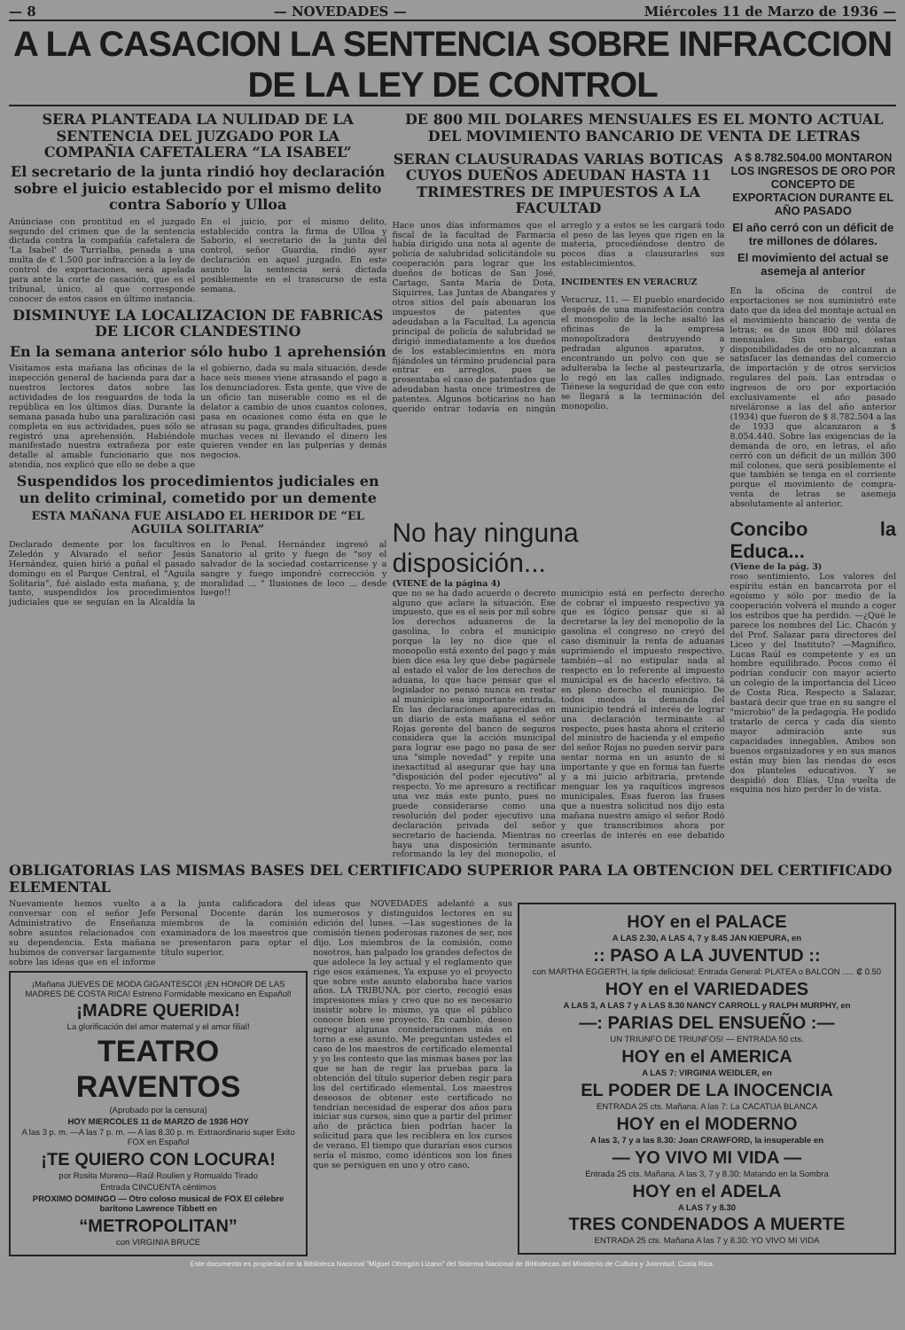— 8 — NOVEDADES — Miércoles 11 de Marzo de 1936 —
A LA CASACION LA SENTENCIA SOBRE INFRACCION DE LA LEY DE CONTROL
SERA PLANTEADA LA NULIDAD DE LA SENTENCIA DEL JUZGADO POR LA COMPAÑIA CAFETALERA “LA ISABEL”
El secretario de la junta rindió hoy declaración sobre el juicio establecido por el mismo delito contra Saborío y Ulloa
Anúnciase con prontitud en el juzgado segundo del crimen que de la sentencia dictada contra la compañía cafetalera de 'La Isabel' de Turrialba, penada a una multa de ₡ 1.500 por infracción a la ley de control de exportaciones, será apelada para ante la corte de casación, que es el tribunal, único, al que corresponde conocer de estos casos en último instancia. En el juicio, por el mismo delito, establecido contra la firma de Ulloa y Saborío, el secretario de la junta del control, señor Guardia, rindió ayer declaración en aquel juzgado. En este asunto la sentencia será dictada posiblemente en el transcurso de esta semana.
DISMINUYE LA LOCALIZACION DE FABRICAS DE LICOR CLANDESTINO
En la semana anterior sólo hubo 1 aprehensión
Visitamos esta mañana las oficinas de la inspección general de hacienda para dar a nuestros lectores datos sobre las actividades de los resguardos de toda la república en los últimos días. Durante la semana pasada hubo una paralización casi completa en sus actividades, pues sólo se registró una aprehensión. Habiéndole manifestado nuestra extrañeza por este detalle al amable funcionario que nos atendía, nos explicó que ello se debe a que el gobierno, dada su mala situación, desde hace seis meses viene atrasando el pago a los denunciadores. Esta gente, que vive de un oficio tan miserable como es el de delator a cambio de unos cuantos colones, pasa en ocasiones como ésta en que le atrasan su paga, grandes dificultades, pues muchas veces ni llevando el dinero les quieren vender en las pulperías y demás negocios.
Suspendidos los procedimientos judiciales en un delito criminal, cometido por un demente
ESTA MAÑANA FUE AISLADO EL HERIDOR DE “EL AGUILA SOLITARIA”
Declarado demente por los facultivos Zeledón y Alvarado el señor Jesús Hernández, quien hirió a puñal el pasado domingo en el Parque Central, el "Aguila Solitaria", fué aislado esta mañana, y, de tanto, suspendidos los procedimientos judiciales que se seguían en la Alcaldía la en lo Penal. Hernández ingresó al Sanatorio al grito y fuego de "soy el salvador de la sociedad costarricense y a sangre y fuego impondré corrección y moralidad ... " Ilusiones de loco ... desde luego!!
DE 800 MIL DOLARES MENSUALES ES EL MONTO ACTUAL DEL MOVIMIENTO BANCARIO DE VENTA DE LETRAS
SERAN CLAUSURADAS VARIAS BOTICAS CUYOS DUEÑOS ADEUDAN HASTA 11 TRIMESTRES DE IMPUESTOS A LA FACULTAD
Hace unos días informamos que el fiscal de la facultad de Farmacia había dirigido una nota al agente de policía de salubridad solicitándole su cooperación para lograr que los dueños de boticas de San José, Cartago, Santa María de Dota, Siquirres, Las Juntas de Abangares y otros sitios del país abonaran los impuestos de patentes que adeudaban a la Facultad. La agencia principal de policía de salubridad se dirigió inmediatamente a los dueños de los establecimientos en mora fijándoles un término prudencial para entrar en arreglos, pues se presentaba el caso de patentados que adeudaban hasta once trimestres de patentes. Algunos boticarios no han querido entrar todavía en ningún arreglo y a estos se les cargará todo el peso de las leyes que rigen en la materia, procediéndose dentro de pocos días a clausurarles sus establecimientos.
INCIDENTES EN VERACRUZ
Veracruz, 11. — El pueblo enardecido después de una manifestación contra el monopolio de la leche asaltó las oficinas de la empresa monopolizadora destruyendo a pedradas algunos aparatos, y encontrando un polvo con que se adulteraba la leche al pasteurizarla, lo regó en las calles indignado. Tiénese la seguridad de que con esto se llegará a la terminación del monopolio.
A $ 8.782.504.00 MONTARON LOS INGRESOS DE ORO POR CONCEPTO DE EXPORTACION DURANTE EL AÑO PASADO
El año cerró con un déficit de tre millones de dólares.
El movimiento del actual se asemeja al anterior
En la oficina de control de exportaciones se nos suministró este dato que da idea del montaje actual en el movimiento bancario de venta de letras; es de unos 800 mil dólares mensuales. Sin embargo, estas disponibilidades de oro no alcanzan a satisfacer las demandas del comercio de importación y de otros servicios regulares del país. Las entradas o ingresos de oro por exportación exclusivamente el año pasado niveláronse a las del año anterior (1934) que fueron de $ 8.782.504 a las de 1933 que alcanzaron a $ 8.054.440. Sobre las exigencias de la demanda de oro, en letras, el año cerró con un déficit de un millón 300 mil colones, que será posiblemente el que también se tenga en el corriente porque el movimiento de compra-venta de letras se asemeja absolutamente al anterior.
No hay ninguna disposición...
(VIENE de la página 4)
que no se ha dado acuerdo o decreto alguno que aclare la situación. Ese impuesto, que es el seis por mil sobre los derechos aduaneros de la gasolina, lo cobra el municipio porque la ley no dice que el monopolio está exento del pago y más bien dice esa ley que debe pagársele al estado el valor de los derechos de aduana, lo que hace pensar que el legislador no pensó nunca en restar al municipio esa importante entrada. En las declaraciones aparecidas en un diario de esta mañana el señor Rojas gerente del banco de seguros considera que la acción municipal para lograr ese pago no pasa de ser una "simple novedad" y repite una inexactitud al asegurar que hay una "disposición del poder ejecutivo" al respecto. Yo me apresuro a rectificar una vez más este punto, pues no puede considerarse como una resolución del poder ejecutivo una declaración privada del señor secretario de hacienda. Mientras no haya una disposición terminante reformando la ley del monopolio, el municipio está en perfecto derecho de cobrar el impuesto respectivo ya que es lógico pensar que si al decretarse la ley del monopolio de la gasolina el congreso no creyó del caso disminuir la renta de aduanas suprimiendo el impuesto respectivo, también—al no estipular nada al respecto en lo referente al impuesto municipal es de hacerlo efectivo. tá en pleno derecho el municipio. De todos modos la demanda del municipio tendrá el interés de lograr una declaración terminante al respecto, pues hasta ahora el criterio del ministro de hacienda y el empeño del señor Rojas no pueden servir para sentar norma en un asunto de sí importante y que en forma tan fuerte y a mi juicio arbitraria, pretende menguar los ya raquíticos ingresos municipales. Esas fueron las frases que a nuestra solicitud nos dijo esta mañana nuestro amigo el señor Rodó y que transcribimos ahora por creerlas de interés en ese debatido asunto.
Concibo la Educa...
(Viene de la pág. 3)
roso sentimiento. Los valores del espíritu están en bancarrota por el egoísmo y sólo por medio de la cooperación volverá el mundo a coger los estribos que ha perdido. —¿Qué le parece los nombres del Lic. Chacón y del Prof. Salazar para directores del Liceo y del Instituto? —Magnífico. Lucas Raúl es competente y es un hombre equilibrado. Pocos como él podrían conducir con mayor acierto un colegio de la importancia del Liceo de Costa Rica. Respecto a Salazar, bastará decir que trae en su sangre el "microbio" de la pedagogía. He podido tratarlo de cerca y cada día siento mayor admiración ante sus capacidades innegables. Ambos son buenos organizadores y en sus manos están muy bien las riendas de esos dos planteles educativos. Y se despidió don Elías. Una vuelta de esquina nos hizo perder lo de vista.
OBLIGATORIAS LAS MISMAS BASES DEL CERTIFICADO SUPERIOR PARA LA OBTENCION DEL CERTIFICADO ELEMENTAL
Nuevamente hemos vuelto a conversar con el señor Jefe Administrativo de Enseñanza sobre asuntos relacionados con su dependencia. Esta mañana hubimos de conversar largamente sobre las ideas que en el informe a la junta calificadora del Personal Docente darán los miembros de la comisión examinadora de los maestros que se presentaron para optar el título superior,
¡Mañana JUEVES DE MODA GIGANTESCO! ¡EN HONOR DE LAS MADRES DE COSTA RICA! Estreno Formidable mexicano en Español!
¡MADRE QUERIDA!
La glorificación del amor maternal y el amor filial!
TEATRO RAVENTOS
(Aprobado por la censura)
HOY MIERCOLES 11 de MARZO de 1936 HOY
A las 3 p. m. —A las 7 p. m. — A las 8.30 p. m. Extraordinario super Exito FOX en Español
¡TE QUIERO CON LOCURA!
por Rosita Moreno—Raúl Roulien y Romualdo Tirado
Entrada CINCUENTA céntimos
PROXIMO DOMINGO — Otro coloso musical de FOX El célebre barítono Lawrence Tibbett en
“METROPOLITAN”
con VIRGINIA BRUCE
ideas que NOVEDADES adelantó a sus numerosos y distinguidos lectores en su edición del lunes. —Las sugestiones de la comisión tienen poderosas razones de ser, nos dijo. Los miembros de la comisión, como nosotros, han palpado los grandes defectos de que adolece la ley actual y el reglamento que rige esos exámenes. Ya expuse yo el proyecto que sobre este asunto elaboraba hace varios años. LA TRIBUNA, por cierto, recogió esas impresiones mías y creo que no es necesario insistir sobre lo mismo, ya que el público conoce bien ese proyecto. En cambio, deseo agregar algunas consideraciones más en torno a ese asunto. Me preguntan ustedes el caso de los maestros de certificado elemental y yo les contesto que las mismas bases por las que se han de regir las pruebas para la obtención del título superior deben regir para los del certificado elemental. Los maestros deseosos de obtener este certificado no tendrían necesidad de esperar dos años para iniciar sus cursos, sino que a partir del primer año de práctica bien podrían hacer la solicitud para que les reciblera en los cursos de verano. El tiempo que durarían esos cursos sería el mismo, como idénticos son los fines que se persiguen en uno y otro caso.
HOY en el PALACE
A LAS 2.30, A LAS 4, 7 y 8.45 JAN KIEPURA, en
:: PASO A LA JUVENTUD ::
con MARTHA EGGERTH, la tiple deliciosa!: Entrada General: PLATEA o BALCON ..... ₡ 0.50
HOY en el VARIEDADES
A LAS 3, A LAS 7 y A LAS 8.30 NANCY CARROLL y RALPH MURPHY, en
—: PARIAS DEL ENSUEÑO :—
UN TRIUNFO DE TRIUNFOS! — ENTRADA 50 cts.
HOY en el AMERICA
A LAS 7: VIRGINIA WEIDLER, en
EL PODER DE LA INOCENCIA
ENTRADA 25 cts. Mañana. A las 7: La CACATUA BLANCA
HOY en el MODERNO
A las 3, 7 y a las 8.30: Joan CRAWFORD, la insuperable en
— YO VIVO MI VIDA —
Entrada 25 cts. Mañana. A las 3, 7 y 8.30: Matando en la Sombra
HOY en el ADELA
A LAS 7 y 8.30
TRES CONDENADOS A MUERTE
ENTRADA 25 cts. Mañana A las 7 y 8.30: YO VIVO MI VIDA
Este documento es propiedad de la Biblioteca Nacional "Miguel Obregón Lizano" del Sistema Nacional de Bibliotecas del Ministerio de Cultura y Juventud, Costa Rica.